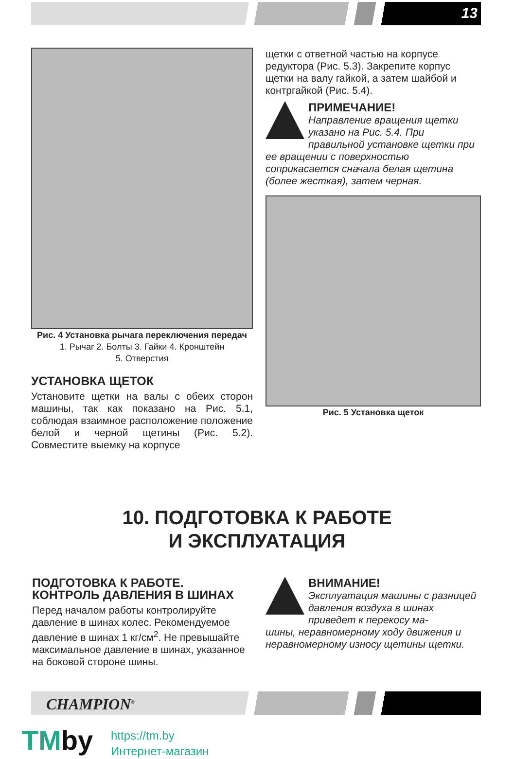13
Рис. 4 Установка рычага переключения передач
1. Рычаг 2. Болты 3. Гайки 4. Кронштейн
5. Отверстия
УСТАНОВКА ЩЕТОК
Установите щетки на валы с обеих сторон машины, так как показано на Рис. 5.1, соблюдая взаимное расположение положение белой и черной щетины (Рис. 5.2). Совместите выемку на корпусе
щетки с ответной частью на корпусе редуктора (Рис. 5.3). Закрепите корпус щетки на валу гайкой, а затем шайбой и контргайкой (Рис. 5.4).
ПРИМЕЧАНИЕ!
Направление вращения щетки указано на Рис. 5.4. При правильной установке щетки при
ее вращении с поверхностью соприкасается сначала белая щетина (более жесткая), затем черная.
Рис. 5 Установка щеток
10. ПОДГОТОВКА К РАБОТЕ
И ЭКСПЛУАТАЦИЯ
ПОДГОТОВКА К РАБОТЕ.
КОНТРОЛЬ ДАВЛЕНИЯ В ШИНАХ
Перед началом работы контролируйте давление в шинах колес. Рекомендуемое давление в шинах 1 кг/см<sup>2</sup>. Не превышайте максимальное давление в шинах, указанное на боковой стороне шины.
ВНИМАНИЕ!
Эксплуатация машины с разницей давления воздуха в шинах приведет к перекосу ма-
шины, неравномерному ходу движения и неравномерному износу щетины щетки.
CHAMPION<sup>®</sup>
TMby
https://tm.by
Интернет-магазин